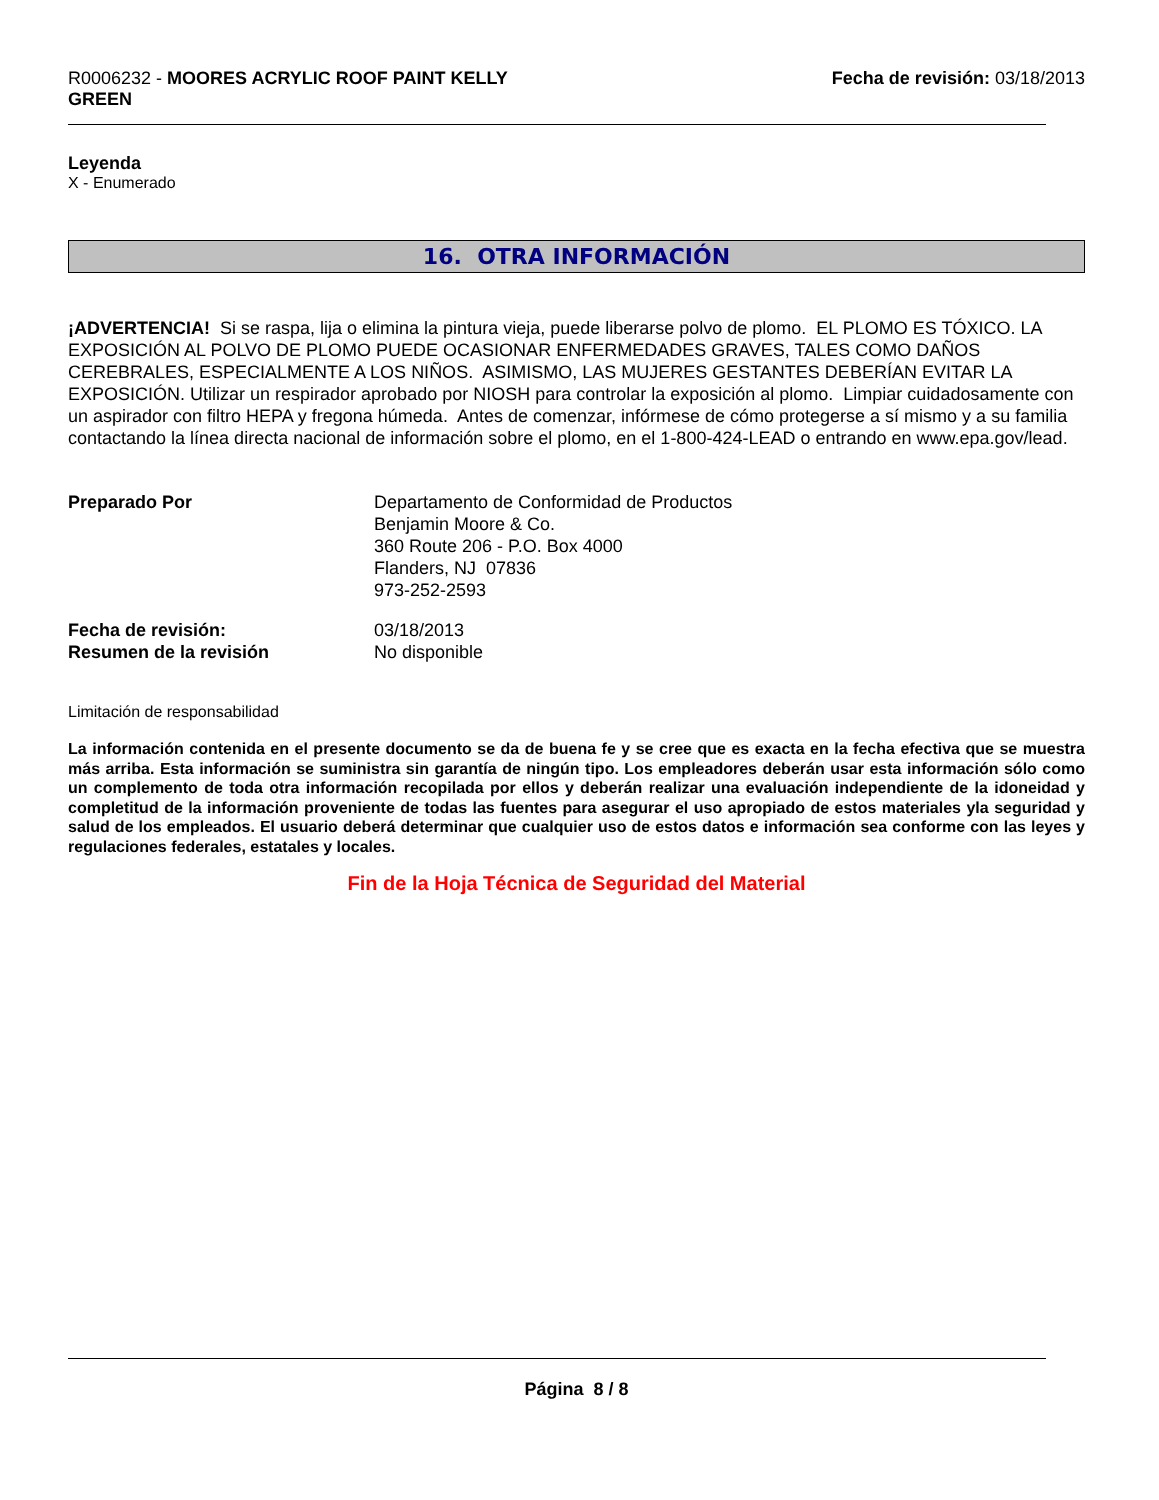R0006232 - MOORES ACRYLIC ROOF PAINT KELLY
GREEN
Fecha de revisión: 03/18/2013
Leyenda
X - Enumerado
16. OTRA INFORMACIÓN
¡ADVERTENCIA! Si se raspa, lija o elimina la pintura vieja, puede liberarse polvo de plomo. EL PLOMO ES TÓXICO. LA EXPOSICIÓN AL POLVO DE PLOMO PUEDE OCASIONAR ENFERMEDADES GRAVES, TALES COMO DAÑOS CEREBRALES, ESPECIALMENTE A LOS NIÑOS. ASIMISMO, LAS MUJERES GESTANTES DEBERÍAN EVITAR LA EXPOSICIÓN. Utilizar un respirador aprobado por NIOSH para controlar la exposición al plomo. Limpiar cuidadosamente con un aspirador con filtro HEPA y fregona húmeda. Antes de comenzar, infórmese de cómo protegerse a sí mismo y a su familia contactando la línea directa nacional de información sobre el plomo, en el 1-800-424-LEAD o entrando en www.epa.gov/lead.
Preparado Por Departamento de Conformidad de Productos
Benjamin Moore & Co.
360 Route 206 - P.O. Box 4000
Flanders, NJ 07836
973-252-2593
Fecha de revisión:
Resumen de la revisión
03/18/2013
No disponible
Limitación de responsabilidad
La información contenida en el presente documento se da de buena fe y se cree que es exacta en la fecha efectiva que se muestra más arriba. Esta información se suministra sin garantía de ningún tipo. Los empleadores deberán usar esta información sólo como un complemento de toda otra información recopilada por ellos y deberán realizar una evaluación independiente de la idoneidad y completitud de la información proveniente de todas las fuentes para asegurar el uso apropiado de estos materiales yla seguridad y salud de los empleados. El usuario deberá determinar que cualquier uso de estos datos e información sea conforme con las leyes y regulaciones federales, estatales y locales.
Fin de la Hoja Técnica de Seguridad del Material
Página 8 / 8